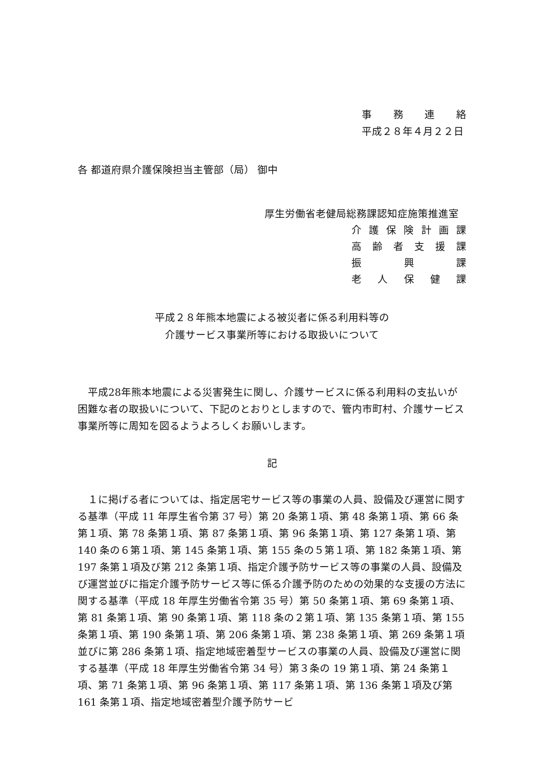事務連絡
平成２８年４月２２日
各 都道府県介護保険担当主管部（局） 御中
厚生労働省老健局総務課認知症施策推進室
介護保険計画課
高齢者支援課
振興課
老人保健課
平成２８年熊本地震による被災者に係る利用料等の
介護サービス事業所等における取扱いについて
　平成28年熊本地震による災害発生に関し、介護サービスに係る利用料の支払いが困難な者の取扱いについて、下記のとおりとしますので、管内市町村、介護サービス事業所等に周知を図るようよろしくお願いします。
記
　１に掲げる者については、指定居宅サービス等の事業の人員、設備及び運営に関する基準（平成 11 年厚生省令第 37 号）第 20 条第１項、第 48 条第１項、第 66 条第１項、第 78 条第１項、第 87 条第１項、第 96 条第１項、第 127 条第１項、第 140 条の６第１項、第 145 条第１項、第 155 条の５第１項、第 182 条第１項、第 197 条第１項及び第 212 条第１項、指定介護予防サービス等の事業の人員、設備及び運営並びに指定介護予防サービス等に係る介護予防のための効果的な支援の方法に関する基準（平成 18 年厚生労働省令第 35 号）第 50 条第１項、第 69 条第１項、第 81 条第１項、第 90 条第１項、第 118 条の２第１項、第 135 条第１項、第 155 条第１項、第 190 条第１項、第 206 条第１項、第 238 条第１項、第 269 条第１項並びに第 286 条第１項、指定地域密着型サービスの事業の人員、設備及び運営に関する基準（平成 18 年厚生労働省令第 34 号）第３条の 19 第１項、第 24 条第１項、第 71 条第１項、第 96 条第１項、第 117 条第１項、第 136 条第１項及び第 161 条第１項、指定地域密着型介護予防サービ